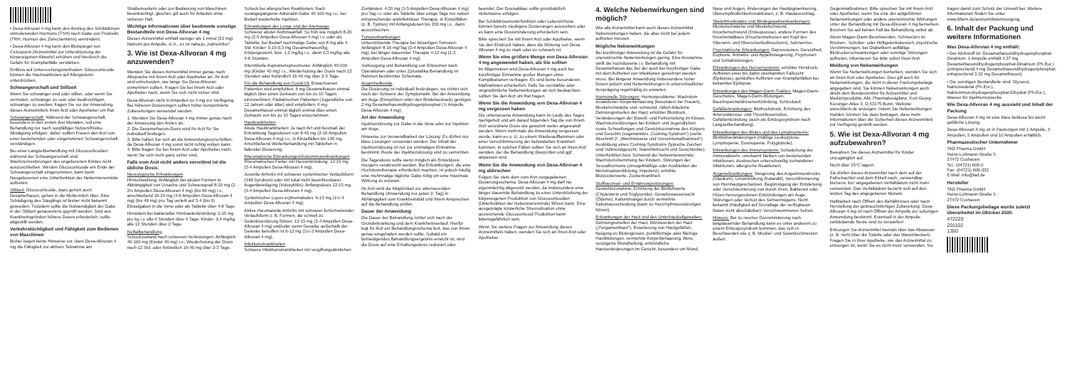• Dexa-Allvoran 4 mg kann den Anstieg des Schilddrüsen stimulierenden Hormons (TSH) nach Gabe von Protirelin (TRH, Hormon des Zwischenhirns) vermindern.
• Dexa-Allvoran 4 mg kann den Blutspiegel von Ciclosporin (Arzneimittel zur Unterdrückung der körpereigenen Abwehr) erhöhen und hierdurch die Gefahr für Krampfanfälle verstärken.
Einfluss auf Untersuchungsmethoden: Glucocorticoide können die Hautreaktionen auf Allergietests unterdrücken.
Schwangerschaft und Stillzeit
Wenn Sie schwanger sind oder stillen, oder wenn Sie vermuten, schwanger zu sein oder beabsichtigen, schwanger zu werden, fragen Sie vor der Anwendung dieses Arzneimittels Ihren Arzt oder Apotheker um Rat.
Schwangerschaft: Während der Schwangerschaft, besonders in den ersten drei Monaten, soll eine Behandlung nur nach sorgfältiger Nutzen/Risiko-Abwägung erfolgen, daher sollten Frauen den Arzt von einer bestehenden oder eingetretenen Schwangerschaft verständigen.
Bei einer Langzeitbehandlung mit Glucocorticoiden während der Schwangerschaft sind Wachstumsstörungen des ungeborenen Kindes nicht auszuschließen. Werden Glucocorticoide am Ende der Schwangerschaft eingenommen, kann beim Neugeborenen eine Unterfunktion der Nebennierenrinde auftreten.
Stillzeit: Glucocorticoide, dazu gehört auch Dexamethason, gehen in die Muttermilch über. Eine Schädigung des Säuglings ist bisher nicht bekannt geworden. Trotzdem sollte die Notwendigkeit der Gabe in der Stillzeit genauestens geprüft werden. Sind aus Krankheitsgründen höhere Dosen erforderlich, sollte abgestillt werden.
Verkehrstüchtigkeit und Fähigkeit zum Bedienen von Maschinen
Bisher liegen keine Hinweise vor, dass Dexa-Allvoran 4 mg die Fähigkeit zur aktiven Teilnahme am Straßenverkehr oder zur Bedienung von Maschinen beeinträchtigt, gleiches gilt auch für Arbeiten ohne sicheren Halt.
Wichtige Informationen über bestimmte sonstige Bestandteile von Dexa-Allvoran 4 mg
Dieses Arzneimittel enthält weniger als 1 mmol (23 mg) Natrium pro Ampulle, d. h., es ist nahezu „natriumfrei“.
3. Wie ist Dexa-Allvoran 4 mg anzuwenden?
Wenden Sie dieses Arzneimittel immer genau nach Absprache mit Ihrem Arzt oder Apotheker an. Ihr Arzt wird entscheiden, wie lange Sie Dexa-Allvoran einnehmen sollten. Fragen Sie bei Ihrem Arzt oder Apotheker nach, wenn Sie sich nicht sicher sind.
Dexa-Allvoran steht in Ampullen zu 4 mg zur Verfügung. Bei höheren Dosierungen sollten höher konzentrierte Zubereitungen verwendet werden.
1. Wenden Sie Dexa-Allvoran 4 mg immer genau nach der Anweisung des Arztes an.
2. Die Dexamethason-Dosis wird Ihr Arzt für Sie individuell festlegen.
3. Bitte halten Sie sich an die Anwendungsvorschriften, da Dexa-Allvoran 4 mg sonst nicht richtig wirken kann.
4. Bitte fragen Sie bei Ihrem Arzt oder Apotheker nach, wenn Sie sich nicht ganz sicher sind.
Falls vom Arzt nicht anders verordnet ist die übliche Dosis:
Neurologische Erkrankungen
Hirnschwellung: Anfänglich bei akuten Formen in Abhängigkeit von Ursache und Schweregrad 8-10 mg (2-2½ Ampullen Dexa-Allvoran 4 mg) (bis 80 mg) i.v., anschließend 16-24 mg (4-6 Ampullen Dexa-Allvoran 4 mg) (bis 48 mg) pro Tag verteilt auf 3-4 (bis 6) Einzelgaben in die Vene oder als Tablette über 4-8 Tage.
Hirnödem bei bakterieller Hirnhautentzündung: 0,15 mg pro kg i.v. alle 6 Stunden über 4 Tage; Kinder: 0,4 mg/kg alle 12 Stunden über 2 Tage.
Notfallbehandlung
Schockzustand nach schweren Verletzungen: Anfänglich 40-100 mg (Kinder 40 mg) i.v., Wiederholung der Dosis nach 12 Std. oder 6stündlich 16-40 mg über 2-3 Tage.
Schock bei allergischen Reaktionen: Nach vorangegangener Adrenalin-Gabe 40-100 mg i.v., bei Bedarf wiederholte Injektion.
Erkrankungen der Lunge und der Atemwege
Schwerer akuter Asthmaanfall: So früh wie möglich 8-20 mg (2-5 Ampullen Dexa-Allvoran 4 mg) i.v. oder als Tablette, bei Bedarf nochmalige Gabe von 8 mg alle 4 Std. Kinder: 0,15-0,3 mg Dexamethason/kg Körpergewicht, bzw. 1,2 mg/kg i.v., dann 0,3 mg/kg alle 4-6 Stunden.
Interstitielle Aspirationspneumonie: Anfänglich 40-100 mg (Kinder 40 mg) i.v., Wiederholung der Dosis nach 12 Stunden oder 6stündlich 16-40 mg über 2-3 Tage.
Für die Behandlung von Covid-19: Erwachsenen Patienten wird empfohlen, 6 mg Dexamethason einmal täglich über einen Zeitraum von bis zu 10 Tagen einzunehmen. Pädiatrischen Patienten (Jugendliche von 12 Jahren oder älter) wird empfohlen, 6 mg Dexamethason einmal täglich einmal über einen Zeitraum von bis zu 10 Tagen einzunehmen.
Hautkrankheiten
Akute Hautkrankheiten: Je nach Art und Ausmaß der Erkrankung Tagesdosen von 8-40 mg (2-10 Ampullen Dexa-Allvoran 4 mg) i.v., in Einzelfällen bis 100 mg. Anschließend Weiterbehandlung mit Tabletten in fallender Dosierung.
Rheumatische Erkrankungen/Autoimmunerkrankungen
Rheumatisches Fieber mit Herzentzündung: 12-15 mg (3-4 Ampullen Dexa-Allvoran 4 mg).
Juvenile Arthritis mit schwerer systemischer Verlaufsform (Still-Syndrom) oder mit lokal nicht beeinflussbarer Augenbeteiligung (Iridozyklitis): Anfangsdosis 12-15 mg (3-4 Ampullen Dexa-Allvoran 4 mg).
Systemischer Lupus erythematodes: 6-15 mg (1½-4 Ampullen Dexa-Allvoran 4 mg).
Aktive rheumatoide Arthritis mit schwerer fortschreitender Verlaufsform z. B. Formen, die schnell zu Gelenkzerstörung führen: 12-15 mg (3-4 Ampullen Dexa-Allvoran 4 mg) und/oder wenn Gewebe außerhalb der Gelenke betroffen ist 6-12 mg (1½-3 Ampullen Dexa-Allvoran 4 mg).
Infektionskrankheiten
Schwere Infektionskrankheiten mit vergiftungsähnlichen Zuständen: 4-20 mg (1-5 Ampullen Dexa-Allvoran 4 mg) pro Tag i.v. oder als Tablette über einige Tage nur neben entsprechender antiinfektiöser Therapie, in Einzelfällen (z. B. Typhus) mit Anfangsdosen bis 200 mg i.v., dann ausschleichen.
Tumorerkrankungen
Unterstützende Therapie bei bösartigen Tumoren: Anfänglich 8-16 mg/Tag (2-4 Ampullen Dexa-Allvoran 4 mg), bei länger dauernder Therapie 4-12 mg (1-3 Ampullen Dexa-Allvoran 4 mg).
Vorbeugung und Behandlung von Erbrechen nach Operationen oder unter Zytostatika Behandlung im Rahmen bestimmter Schemata.
Augenheilkunde
Die Dosierung ist individuell festzulegen, sie richtet sich nach der Schwere der Symptomatik. Bei der Anwendung am Auge (Einspritzen unter den Bindehautsack) genügen 2 mg Dexamethasondihydrogenphosphat (½ Ampulle Dexa-Allvoran 4 mg).
Art der Anwendung
Injektionslösung zur Gabe in die Vene oder zur Injektion am Auge.
Hinweise zur Verwendbarkeit der Lösung: Es dürfen nur klare Lösungen verwendet werden. Der Inhalt der Injektionslösung ist nur zur einmaligen Entnahme bestimmt. Reste der Injektionslösung sind zu vernichten.
Die Tagesdosis sollte wenn möglich als Einzeldosis morgens verabreicht werden. Bei Erkrankungen, die eine Hochdosistherapie erforderlich machen, ist jedoch häufig eine mehrmalige tägliche Gabe nötig um eine maximale Wirkung zu erzielen.
Ihr Arzt wird die Möglichkeit zur alternierenden Behandlung (Anwendung nur jeden 2. Tag) in Abhängigkeit vom Krankheitsbild und Ihrem Ansprechen auf die Behandlung prüfen.
Dauer der Anwendung
Die Dauer der Behandlung richtet sich nach der Grunderkrankung und dem Krankheitsverlauf. Hierfür legt Ihr Arzt ein Behandlungsschema fest, das von Ihnen genau eingehalten werden sollte. Sobald ein befriedigendes Behandlungsergebnis erreicht ist, wird die Dosis auf eine Erhaltungsdosis reduziert oder beendet. Der Dosisabbau sollte grundsätzlich stufenweise erfolgen.
Bei Schilddrüsenunterfunktion oder Leberzirrhose können bereits niedrigere Dosierungen ausreichen oder es kann eine Dosisminderung erforderlich sein.
Bitte sprechen Sie mit Ihrem Arzt oder Apotheker, wenn Sie den Eindruck haben, dass die Wirkung von Dexa-Allvoran 4 mg zu stark oder zu schwach ist.
Wenn Sie eine größere Menge von Dexa-Allvoran 4 mg angewendet haben, als Sie sollten
Im Allgemeinen wird Dexa-Allvoran 4 mg auch bei kurzfristiger Einnahme großer Mengen ohne Komplikationen vertragen. Es sind keine besonderen Maßnahmen erforderlich. Falls Sie verstärkte oder ungewöhnliche Nebenwirkungen an sich beobachten, sollten Sie den Arzt um Rat fragen.
Wenn Sie die Anwendung von Dexa-Allvoran 4 mg vergessen haben
Die unterlassene Anwendung kann im Laufe des Tages nachgeholt und am darauf folgenden Tag die von Ihrem Arzt verordnete Dosis wie gewohnt weiter angewandt werden. Wenn mehrmals die Anwendung vergessen wurde, kann es u. U. zu einem Wiederaufflammen oder einer Verschlimmerung der behandelten Krankheit kommen. In solchen Fällen sollten Sie sich an Ihren Arzt wenden, der die Behandlung überprüfen und ggf. anpassen wird.
Wenn Sie die Anwendung von Dexa-Allvoran 4 mg abbrechen
Folgen Sie stets dem vom Arzt vorgegebenen Dosierungsschema. Dexa-Allvoran 4 mg darf nie eigenmächtig abgesetzt werden, da insbesondere eine länger dauernde Behandlung zu einer Unterdrückung der körpereigenen Produktion von Glucocorticoiden (Unterfunktion der Nebennierenrinde) führen kann. Eine ausgeprägte körperliche Stresssituation ohne ausreichende Glucocorticoid Produktion kann lebensgefährlich sein.
Wenn Sie weitere Fragen zur Anwendung dieses Arzneimittels haben, wenden Sie sich an Ihren Arzt oder Apotheker.
4. Welche Nebenwirkungen sind möglich?
Wie alle Arzneimittel kann auch dieses Arzneimittel Nebenwirkungen haben, die aber nicht bei jedem auftreten müssen.
Mögliche Nebenwirkungen
Bei kurzfristiger Anwendung ist die Gefahr für unerwünschte Nebenwirkungen gering. Eine Ausnahme stellt die hochdosierte i.v. Behandlung mit Dexamethason dar, bei der auch bei kurzfristiger Gabe mit dem Auftreten von Infektionen gerechnet werden muss. Bei längerer Anwendung insbesondere hoher Dosen jedoch sind Nebenwirkungen in unterschiedlicher Ausprägung regelmäßig zu erwarten.
Hormonelle Störungen: Hormonprobleme: Wachstum zusätzlicher Körperbehaarung (besonders bei Frauen), Muskelschwäche und -schwund, rötlich-bläuliche Dehnungsstreifen der Haut, erhöhter Blutdruck, Veränderungen der Eiweiß- und Fettverteilung im Körper, Wachstumsstörungen bei Kindern und Jugendlichen sowie Schwellungen und Gewichtszunahme des Körpers und Gesichts (sogenanntes „Cushing-Syndrom“) (siehe Abschnitt 2. „Warnhinweise und Vorsichtsmaßnahmen“). Ausbildung eines Cushing-Syndroms (typische Zeichen sind Vollmondgesicht, Stammfettsucht und Gesichtsröte), Unterfunktion bzw. Schwund der Nebennierenrinde, Wachstumshemmung bei Kindern, Störungen der Sexualhormone (unregelmäßige oder Ausbleiben der Menstruationsblutung, Impotenz), erhöhte Blutzuckerwerte, Zuckerkrankheit.
Stoffwechsel- und Ernährungsstörungen: Gewichtszunahme, Erhöhung der Blutfettwerte (Cholesterin und Triglyceride), Gewebswassersucht (Ödeme), Kaliummangel durch vermehrte Kaliumausscheidung (kann zu Herzrhythmusstörungen führen).
Erkrankungen der Haut und des Unterhautzellgewebes: Dehnungsstreifen der Haut, Dünnwerden der Haut („Pergamenthaut“), Erweiterung von Hautgefäßen, Neigung zu Blutergüssen, punktförmige oder flächige Hautblutungen, vermehrte Körperbehaarung, Akne, verzögerte Wundheilung, entzündliche Hautveränderungen im Gesicht, besonders um Mund, Nase und Augen, Änderungen der Hautpigmentierung, Überempfindlichkeitsreaktionen, z. B. Hautausschlag.
Skelettmuskulatur und Bindegewebserkrankungen: Muskelschwäche und Muskelschwund, Knochenschwund (Osteoporose), andere Formen des Knochenabbaus (Knochennekrosen am Kopf des Oberarm- und Oberschenkelknochens), Sehnenriss.
Psychiatrische Erkrankungen: Depressionen, Gereiztheit, Euphorie, Antriebs- und Appetitsteigerung, Psychosen und Schlafstörungen.
Erkrankungen des Nervensystems: erhöhter Hirndruck, Auftreten einer bis dahin unerkannten Fallsucht (Epilepsie), gehäuftes Auftreten von Krampfanfällen bei bekannter Epilepsie.
Erkrankungen des Magen-Darm-Traktes: Magen-Darm-Geschwüre, Magen-Darm-Blutungen, Bauchspeicheldrüsenentzündung, Schluckauf.
Gefäßerkrankungen: Bluthochdruck, Erhöhung des Arteriosklerose- und Thromboserisikos, Gefäßentzündung (auch als Entzugssyndrom nach Langzeitbehandlung).
Erkrankungen des Blutes und des Lymphsystems: Blutbildveränderungen (mäßige Leukozytose, Lymphopenie, Eosinopenie, Polyglobulie).
Erkrankungen des Immunsystems: Schwächung der Immunabwehr, unerkannt bleiben von bestehenden Infektionen, Ausbrechen unterschwellig vorhandener Infektionen, allergische Reaktionen.
Augenerkrankungen: Steigerung des Augeninnendrucks (Glaukom), Linsentrübung (Katarakt), Verschlimmerung von Hornhautgeschwüren, Begünstigung der Entstehung oder Verschlechterung von durch Viren, Bakterien oder Pilzen hervorgerufenen Entzündungen am Auge, Störungen oder Verlust des Sehvermögens. Nicht bekannt (Häufigkeit auf Grundlage der verfügbaren Daten nicht abschätzbar): Verschwommenes Sehen.
Hinweis: Bei zu rascher Dosisminderung nach langdauernder Behandlung kann es unter anderem zu einem Entzugssyndrom kommen, das sich in Beschwerden wie z. B. Muskel- und Gelenkschmerzen äußert.
Gegenmaßnahmen: Bitte sprechen Sie mit Ihrem Arzt oder Apotheker, wenn Sie eine der aufgeführten Nebenwirkungen oder andere unerwünschte Wirkungen unter der Behandlung mit Dexa-Allvoran 4 mg bemerken. Brechen Sie auf keinen Fall die Behandlung selbst ab.
Wenn Magen-Darm-Beschwerden, Schmerzen im Rücken-, Schulter- oder Hüftgelenksbereich, psychische Verstimmungen, bei Diabetikern auffällige Blutzuckerschwankungen oder sonstige Störungen auftreten, informieren Sie bitte sofort Ihren Arzt.
Meldung von Nebenwirkungen
Wenn Sie Nebenwirkungen bemerken, wenden Sie sich an Ihren Arzt oder Apotheker. Dies gilt auch für Nebenwirkungen, die nicht in dieser Packungsbeilage angegeben sind. Sie können Nebenwirkungen auch direkt dem Bundesinstitut für Arzneimittel und Medizinprodukte, Abt. Pharmakovigilanz, Kurt-Georg-Kiesinger-Allee 3, D-53175 Bonn, Website: www.bfarm.de anzeigen. Indem Sie Nebenwirkungen melden, können Sie dazu beitragen, dass mehr Informationen über die Sicherheit dieses Arzneimittels zur Verfügung gestellt werden.
5. Wie ist Dexa-Allvoran 4 mg aufzubewahren?
Bewahren Sie dieses Arzneimittel für Kinder unzugänglich auf.
Nicht über 25°C lagern.
Sie dürfen dieses Arzneimittel nach dem auf der Faltschachtel und dem Etikett nach „verwendbar bis/verw. bis“ angegebenen Verfalldatum nicht mehr verwenden. Das Verfalldatum bezieht sich auf den letzten Tag des angegebenen Monats.
Haltbarkeit nach Öffnen des Behältnisses oder nach Herstellung der gebrauchsfertigen Zubereitung: Dexa-Allvoran 4 mg ist nach Öffnen der Ampulle zur sofortigen Anwendung bestimmt. Eventuell in der Ampulle verbleibende Reste sind zu verwerfen!
Entsorgen Sie Arzneimittel niemals über das Abwasser (z. B. nicht über die Toilette oder das Waschbecken). Fragen Sie in Ihrer Apotheke, wie das Arzneimittel zu entsorgen ist, wenn Sie es nicht mehr verwenden. Sie tragen damit zum Schutz der Umwelt bei. Weitere Informationen finden Sie unter www.bfarm.de/arzneimittelentsorgung.
6. Inhalt der Packung und weitere Informationen
Was Dexa-Allvoran 4 mg enthält:
• Der Wirkstoff ist: Dexamethasondihydrogenphosphat-Dinatrium. 1 Ampulle enthält 4,37 mg Dexamethasondihydrogenphosphat-Dinatrium (Ph.Eur.) (entsprechend 4 mg Dexamethasondihydrogenphosphat, entsprechend 3,32 mg Dexamethason).
• Die sonstigen Bestandteile sind: Glycerol, Natriumedetat (Ph.Eur.), Natriummonohydrogenphosphat-Dihydrat (Ph.Eur.), Wasser für Injektionszwecke
Wie Dexa-Allvoran 4 mg aussieht und Inhalt der Packung
Dexa-Allvoran 4 mg ist eine klare farblose bis leicht gelbliche Lösung.
Dexa-Allvoran 4 mg ist in Packungen mit 1 Ampulle, 3 Ampullen, 5 Ampullen und 10 Ampullen erhältlich.
Pharmazeutischer Unternehmer
TAD Pharma GmbH
Heinz-Lohmann-Straße 5
27472 Cuxhaven
Tel.: (04721) 606-0
Fax: (04721) 606-333
E-Mail: info@tad.de
Hersteller
TAD Pharma GmbH
Heinz-Lohmann-Straße 5
27472 Cuxhaven
Diese Packungsbeilage wurde zuletzt überarbeitet im Oktober 2020.
472220
201102
1350